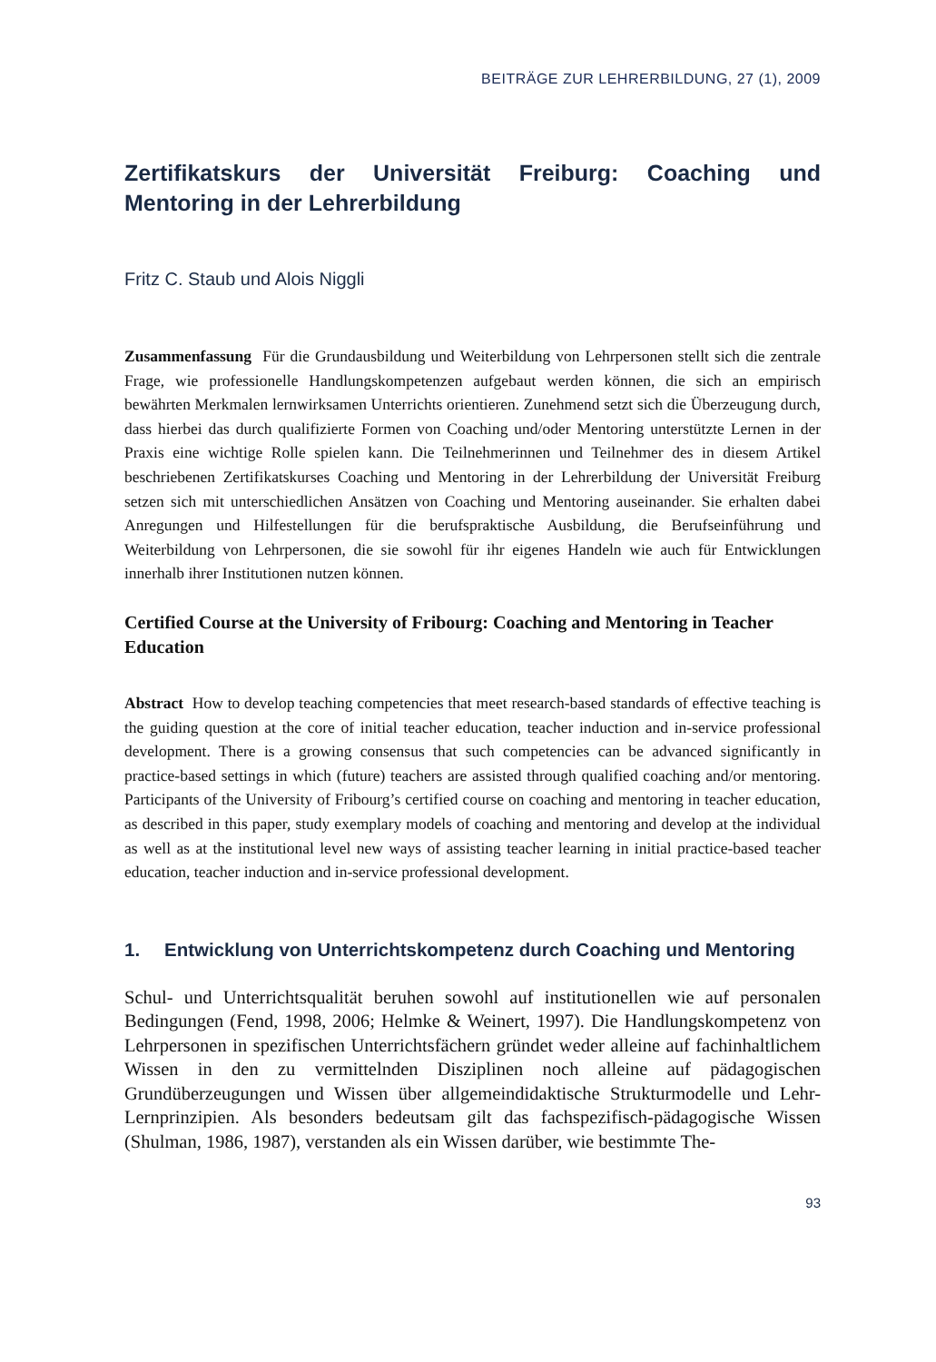BEITRÄGE ZUR LEHRERBILDUNG, 27 (1), 2009
Zertifikatskurs der Universität Freiburg: Coaching und Mentoring in der Lehrerbildung
Fritz C. Staub und Alois Niggli
Zusammenfassung Für die Grundausbildung und Weiterbildung von Lehrpersonen stellt sich die zentrale Frage, wie professionelle Handlungskompetenzen aufgebaut werden können, die sich an empirisch bewährten Merkmalen lernwirksamen Unterrichts orientieren. Zunehmend setzt sich die Überzeugung durch, dass hierbei das durch qualifizierte Formen von Coaching und/oder Mentoring unterstützte Lernen in der Praxis eine wichtige Rolle spielen kann. Die Teilnehmerinnen und Teilnehmer des in diesem Artikel beschriebenen Zertifikatskurses Coaching und Mentoring in der Lehrerbildung der Universität Freiburg setzen sich mit unterschiedlichen Ansätzen von Coaching und Mentoring auseinander. Sie erhalten dabei Anregungen und Hilfestellungen für die berufspraktische Ausbildung, die Berufseinführung und Weiterbildung von Lehrpersonen, die sie sowohl für ihr eigenes Handeln wie auch für Entwicklungen innerhalb ihrer Institutionen nutzen können.
Certified Course at the University of Fribourg: Coaching and Mentoring in Teacher Education
Abstract How to develop teaching competencies that meet research-based standards of effective teaching is the guiding question at the core of initial teacher education, teacher induction and in-service professional development. There is a growing consensus that such competencies can be advanced significantly in practice-based settings in which (future) teachers are assisted through qualified coaching and/or mentoring. Participants of the University of Fribourg’s certified course on coaching and mentoring in teacher education, as described in this paper, study exemplary models of coaching and mentoring and develop at the individual as well as at the institutional level new ways of assisting teacher learning in initial practice-based teacher education, teacher induction and in-service professional development.
1. Entwicklung von Unterrichtskompetenz durch Coaching und Mentoring
Schul- und Unterrichtsqualität beruhen sowohl auf institutionellen wie auf personalen Bedingungen (Fend, 1998, 2006; Helmke & Weinert, 1997). Die Handlungskompetenz von Lehrpersonen in spezifischen Unterrichtsfächern gründet weder alleine auf fachinhaltlichem Wissen in den zu vermittelnden Disziplinen noch alleine auf pädagogischen Grundüberzeugungen und Wissen über allgemeindidaktische Strukturmodelle und Lehr-Lernprinzipien. Als besonders bedeutsam gilt das fachspezifisch-pädagogische Wissen (Shulman, 1986, 1987), verstanden als ein Wissen darüber, wie bestimmte The-
93